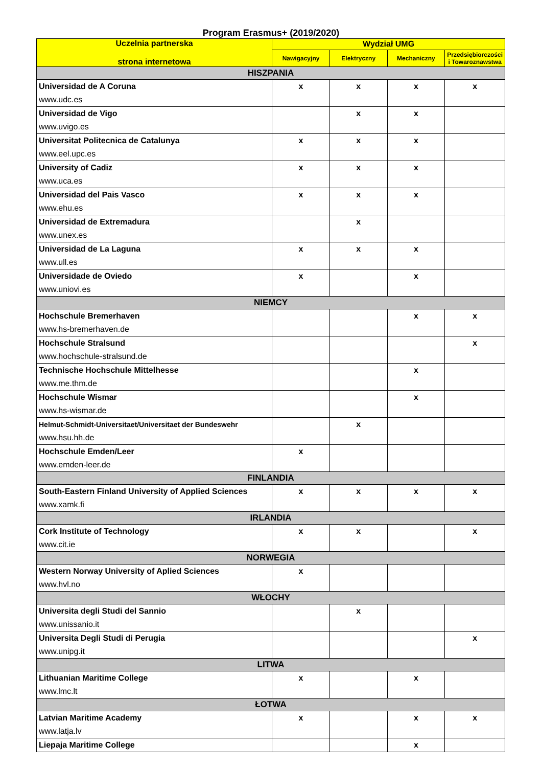Program Erasmus+ (2019/2020)
| Uczelnia partnerska strona internetowa | Wydział UMG | | | |
| --- | --- | --- | --- | --- |
| | Nawigacyjny | Elektryczny | Mechaniczny | Przedsiębiorczości i Towaroznawstwa |
| HISZPANIA | | | | |
| Universidad de A Coruna www.udc.es | x | x | x | x |
| Universidad de Vigo www.uvigo.es | | x | x | |
| Universitat Politecnica de Catalunya www.eel.upc.es | x | x | x | |
| University of Cadiz www.uca.es | x | x | x | |
| Universidad del Pais Vasco www.ehu.es | x | x | x | |
| Universidad de Extremadura www.unex.es | | x | | |
| Universidad de La Laguna www.ull.es | x | x | x | |
| Universidade de Oviedo www.uniovi.es | x | | x | |
| NIEMCY | | | | |
| Hochschule Bremerhaven www.hs-bremerhaven.de | | | x | x |
| Hochschule Stralsund www.hochschule-stralsund.de | | | | x |
| Technische Hochschule Mittelhesse www.me.thm.de | | | x | |
| Hochschule Wismar www.hs-wismar.de | | | x | |
| Helmut-Schmidt-Universitaet/Universitaet der Bundeswehr www.hsu.hh.de | | x | | |
| Hochschule Emden/Leer www.emden-leer.de | x | | | |
| FINLANDIA | | | | |
| South-Eastern Finland University of Applied Sciences www.xamk.fi | x | x | x | x |
| IRLANDIA | | | | |
| Cork Institute of Technology www.cit.ie | x | x | | x |
| NORWEGIA | | | | |
| Western Norway University of Aplied Sciences www.hvl.no | x | | | |
| WŁOCHY | | | | |
| Universita degli Studi del Sannio www.unissanio.it | | x | | |
| Universita Degli Studi di Perugia www.unipg.it | | | | x |
| LITWA | | | | |
| Lithuanian Maritime College www.lmc.lt | x | | x | |
| ŁOTWA | | | | |
| Latvian Maritime Academy www.latja.lv | x | | x | x |
| Liepaja Maritime College | | | x | |